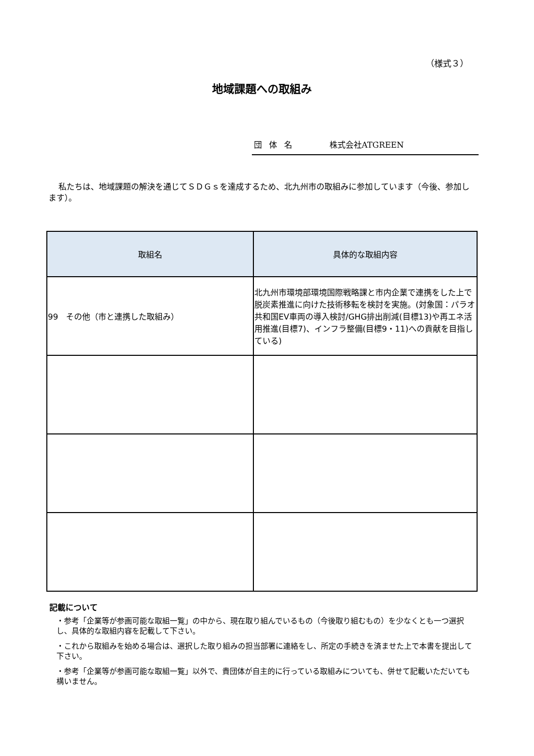（様式３）
地域課題への取組み
団体名 株式会社ATGREEN
私たちは、地域課題の解決を通じてＳＤＧｓを達成するため、北九州市の取組みに参加しています（今後、参加します）。
| 取組名 | 具体的な取組内容 |
| --- | --- |
| 99 その他（市と連携した取組み） | 北九州市環境部環境国際戦略課と市内企業で連携をした上で脱炭素推進に向けた技術移転を検討を実施。(対象国：パラオ共和国EV車両の導入検討/GHG排出削減(目標13)や再エネ活用推進(目標7)、インフラ整備(目標9・11)への貢献を目指している) |
記載について
・参考「企業等が参画可能な取組一覧」の中から、現在取り組んでいるもの（今後取り組むもの）を少なくとも一つ選択し、具体的な取組内容を記載して下さい。
・これから取組みを始める場合は、選択した取り組みの担当部署に連絡をし、所定の手続きを済ませた上で本書を提出して下さい。
・参考「企業等が参画可能な取組一覧」以外で、貴団体が自主的に行っている取組みについても、併せて記載いただいても構いません。